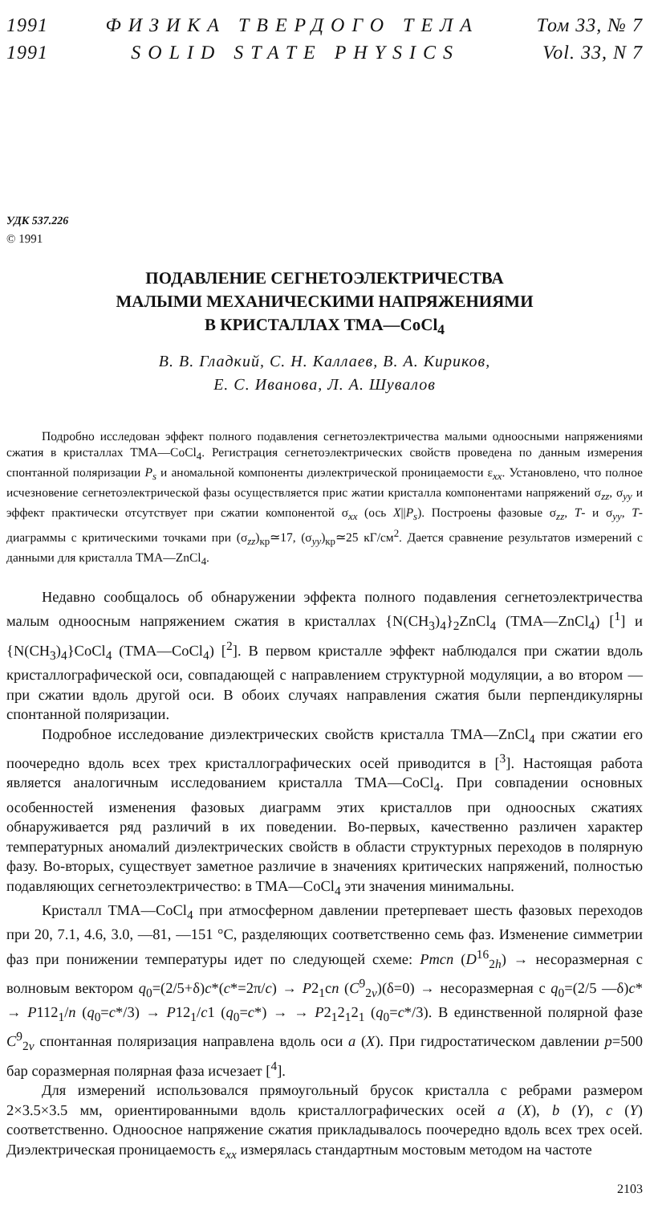1991 ФИЗИКА ТВЕРДОГО ТЕЛА Том 33, № 7
1991 SOLID STATE PHYSICS Vol. 33, N 7
УДК 537.226
© 1991
ПОДАВЛЕНИЕ СЕГНЕТОЭЛЕКТРИЧЕСТВА
МАЛЫМИ МЕХАНИЧЕСКИМИ НАПРЯЖЕНИЯМИ
В КРИСТАЛЛАХ ТМА—CoCl<sub>4</sub>
В. В. Гладкий, С. Н. Каллаев, В. А. Кириков,
Е. С. Иванова, Л. А. Шувалов
Подробно исследован эффект полного подавления сегнетоэлектричества малыми одноосными напряжениями сжатия в кристаллах ТМА—CoCl<sub>4</sub>. Регистрация сегнетоэлектрических свойств проведена по данным измерения спонтанной поляризации P<sub>s</sub> и аномальной компоненты диэлектрической проницаемости ε<sub>xx</sub>. Установлено, что полное исчезновение сегнетоэлектрической фазы осуществляется прис жатии кристалла компонентами напряжений σ<sub>zz</sub>, σ<sub>yy</sub> и эффект практически отсутствует при сжатии компонентой σ<sub>xx</sub> (ось X||P<sub>s</sub>). Построены фазовые σ<sub>zz</sub>, T- и σ<sub>yy</sub>, T-диаграммы с критическими точками при (σ<sub>zz</sub>)<sub>кр</sub>≃17, (σ<sub>yy</sub>)<sub>кр</sub>≃25 кГ/см<sup>2</sup>. Дается сравнение результатов измерений с данными для кристалла ТМА—ZnCl<sub>4</sub>.
Недавно сообщалось об обнаружении эффекта полного подавления сегнетоэлектричества малым одноосным напряжением сжатия в кристаллах {N(CH<sub>3</sub>)<sub>4</sub>}<sub>2</sub>ZnCl<sub>4</sub> (ТМА—ZnCl<sub>4</sub>) [<sup>1</sup>] и {N(CH<sub>3</sub>)<sub>4</sub>}CoCl<sub>4</sub> (ТМА—CoCl<sub>4</sub>) [<sup>2</sup>]. В первом кристалле эффект наблюдался при сжатии вдоль кристаллографической оси, совпадающей с направлением структурной модуляции, а во втором — при сжатии вдоль другой оси. В обоих случаях направления сжатия были перпендикулярны спонтанной поляризации.
Подробное исследование диэлектрических свойств кристалла ТМА—ZnCl<sub>4</sub> при сжатии его поочередно вдоль всех трех кристаллографических осей приводится в [<sup>3</sup>]. Настоящая работа является аналогичным исследованием кристалла ТМА—CoCl<sub>4</sub>. При совпадении основных особенностей изменения фазовых диаграмм этих кристаллов при одноосных сжатиях обнаруживается ряд различий в их поведении. Во-первых, качественно различен характер температурных аномалий диэлектрических свойств в области структурных переходов в полярную фазу. Во-вторых, существует заметное различие в значениях критических напряжений, полностью подавляющих сегнетоэлектричество: в ТМА—CoCl<sub>4</sub> эти значения минимальны.
Кристалл ТМА—CoCl<sub>4</sub> при атмосферном давлении претерпевает шесть фазовых переходов при 20, 7.1, 4.6, 3.0, —81, —151 °C, разделяющих соответственно семь фаз. Изменение симметрии фаз при понижении температуры идет по следующей схеме: Pmcn (D<sup>16</sup><sub>2h</sub>) → несоразмерная с волновым вектором q<sub>0</sub>=(2/5+δ)c*(c*=2π/c) → P2<sub>1</sub>cn (C<sup>9</sup><sub>2v</sub>)(δ=0) → несоразмерная с q<sub>0</sub>=(2/5 —δ)c* → P112<sub>1</sub>/n (q<sub>0</sub>=c*/3) → P12<sub>1</sub>/c1 (q<sub>0</sub>=c*) → → P2<sub>1</sub>2<sub>1</sub>2<sub>1</sub> (q<sub>0</sub>=c*/3). В единственной полярной фазе C<sup>9</sup><sub>2v</sub> спонтанная поляризация направлена вдоль оси a (X). При гидростатическом давлении p=500 бар соразмерная полярная фаза исчезает [<sup>4</sup>].
Для измерений использовался прямоугольный брусок кристалла с ребрами размером 2×3.5×3.5 мм, ориентированными вдоль кристаллографических осей a (X), b (Y), c (Y) соответственно. Одноосное напряжение сжатия прикладывалось поочередно вдоль всех трех осей. Диэлектрическая проницаемость ε<sub>xx</sub> измерялась стандартным мостовым методом на частоте
2103